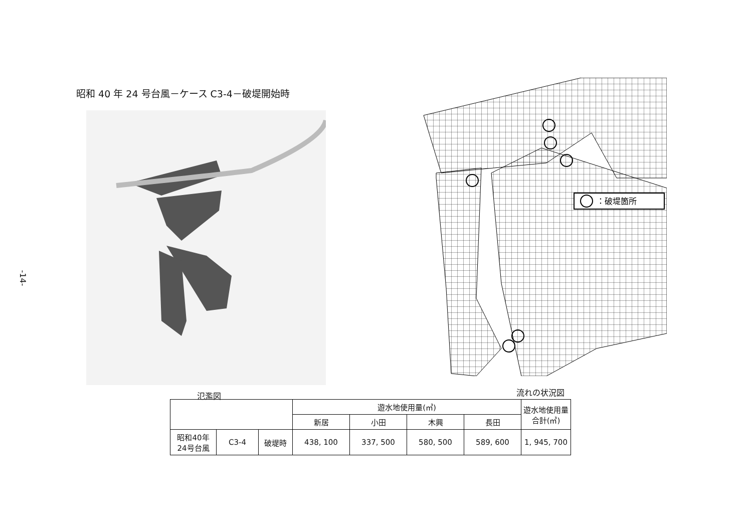-14-
昭和 40 年 24 号台風－ケース C3-4－破堤開始時
：破堤箇所
氾濫図 流れの状況図
| | | | 遊水地使用量(㎥) | | | | 遊水地使用量 合計(㎥) |
| | | | 新居 | 小田 | 木興 | 長田 | |
| 昭和40年 24号台風 | C3-4 | 破堤時 | 438, 100 | 337, 500 | 580, 500 | 589, 600 | 1, 945, 700 |